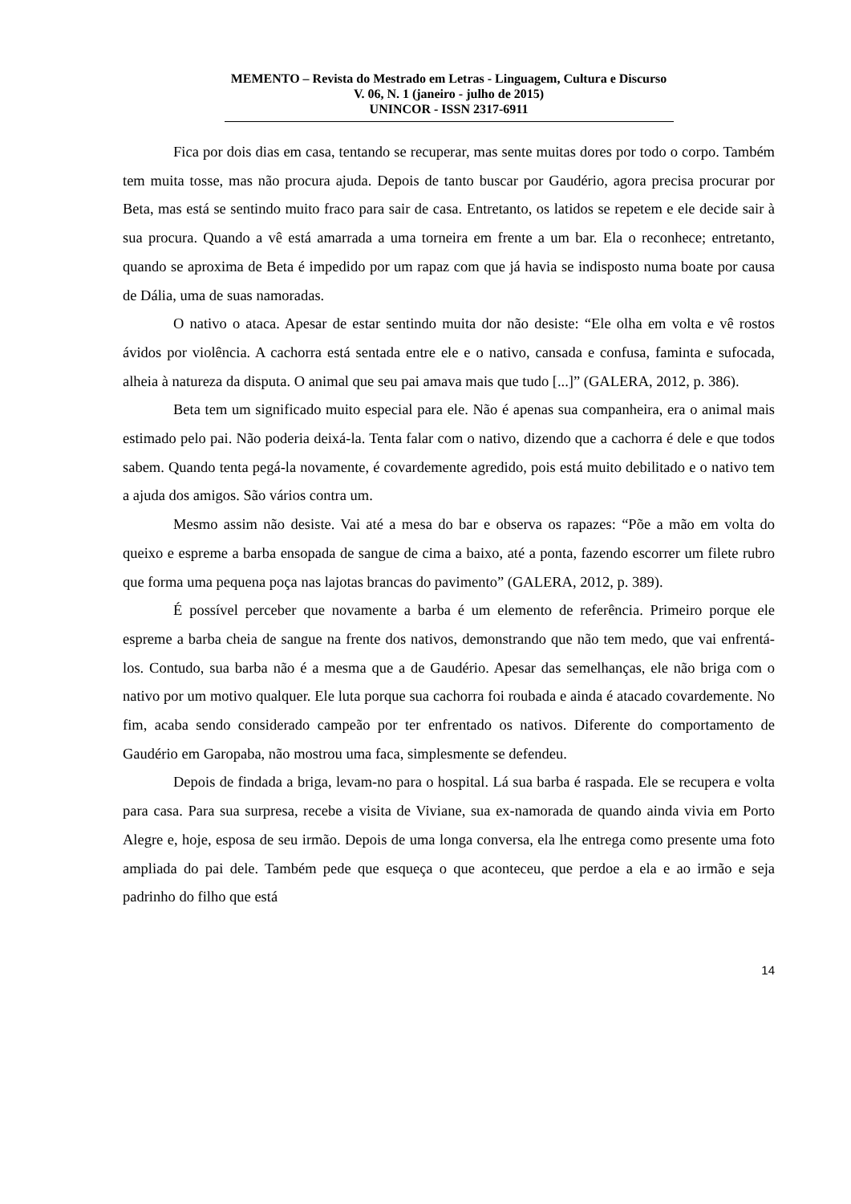MEMENTO – Revista do Mestrado em Letras - Linguagem, Cultura e Discurso
V. 06, N. 1 (janeiro - julho de 2015)
UNINCOR - ISSN 2317-6911
Fica por dois dias em casa, tentando se recuperar, mas sente muitas dores por todo o corpo. Também tem muita tosse, mas não procura ajuda. Depois de tanto buscar por Gaudério, agora precisa procurar por Beta, mas está se sentindo muito fraco para sair de casa. Entretanto, os latidos se repetem e ele decide sair à sua procura. Quando a vê está amarrada a uma torneira em frente a um bar. Ela o reconhece; entretanto, quando se aproxima de Beta é impedido por um rapaz com que já havia se indisposto numa boate por causa de Dália, uma de suas namoradas.
O nativo o ataca. Apesar de estar sentindo muita dor não desiste: “Ele olha em volta e vê rostos ávidos por violência. A cachorra está sentada entre ele e o nativo, cansada e confusa, faminta e sufocada, alheia à natureza da disputa. O animal que seu pai amava mais que tudo [...]” (GALERA, 2012, p. 386).
Beta tem um significado muito especial para ele. Não é apenas sua companheira, era o animal mais estimado pelo pai. Não poderia deixá-la. Tenta falar com o nativo, dizendo que a cachorra é dele e que todos sabem. Quando tenta pegá-la novamente, é covardemente agredido, pois está muito debilitado e o nativo tem a ajuda dos amigos. São vários contra um.
Mesmo assim não desiste. Vai até a mesa do bar e observa os rapazes: “Põe a mão em volta do queixo e espreme a barba ensopada de sangue de cima a baixo, até a ponta, fazendo escorrer um filete rubro que forma uma pequena poça nas lajotas brancas do pavimento” (GALERA, 2012, p. 389).
É possível perceber que novamente a barba é um elemento de referência. Primeiro porque ele espreme a barba cheia de sangue na frente dos nativos, demonstrando que não tem medo, que vai enfrentá-los. Contudo, sua barba não é a mesma que a de Gaudério. Apesar das semelhanças, ele não briga com o nativo por um motivo qualquer. Ele luta porque sua cachorra foi roubada e ainda é atacado covardemente. No fim, acaba sendo considerado campeão por ter enfrentado os nativos. Diferente do comportamento de Gaudério em Garopaba, não mostrou uma faca, simplesmente se defendeu.
Depois de findada a briga, levam-no para o hospital. Lá sua barba é raspada. Ele se recupera e volta para casa. Para sua surpresa, recebe a visita de Viviane, sua ex-namorada de quando ainda vivia em Porto Alegre e, hoje, esposa de seu irmão. Depois de uma longa conversa, ela lhe entrega como presente uma foto ampliada do pai dele. Também pede que esqueça o que aconteceu, que perdoe a ela e ao irmão e seja padrinho do filho que está
14